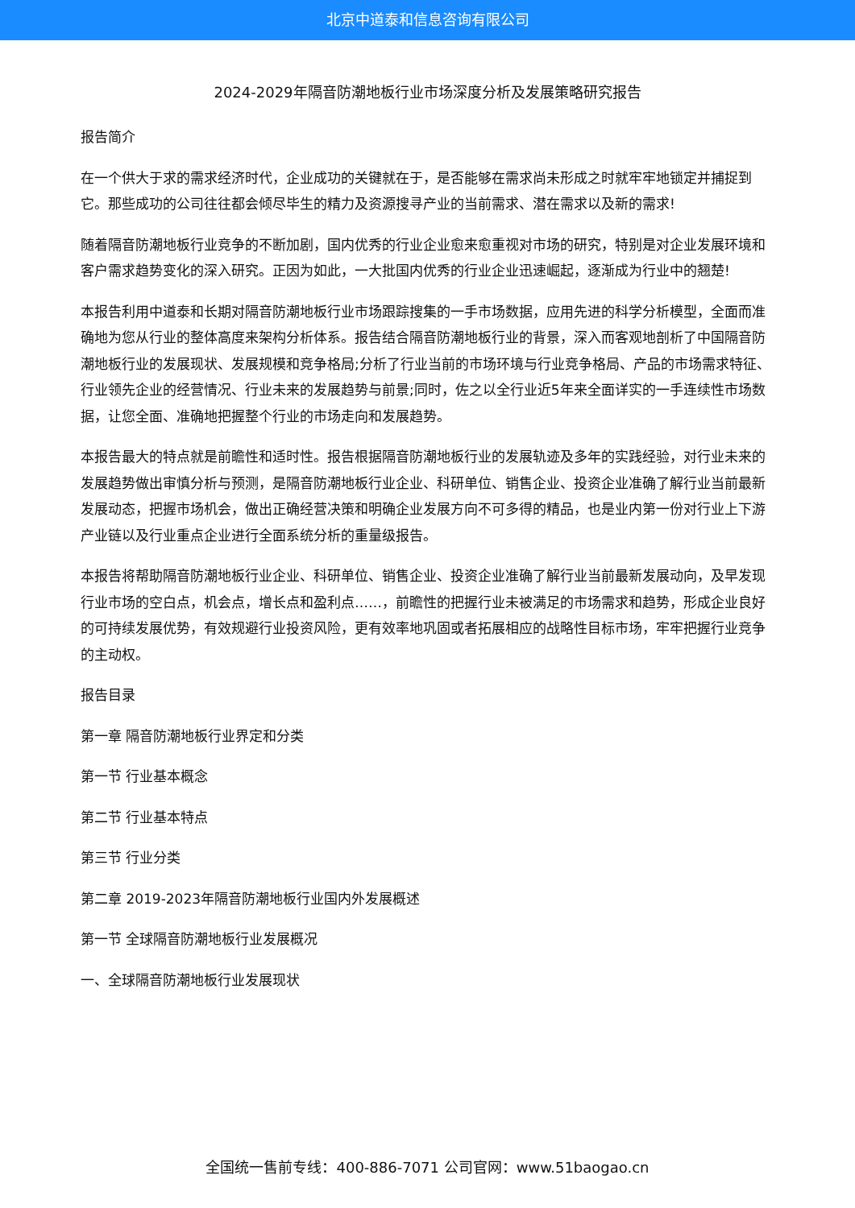北京中道泰和信息咨询有限公司
2024-2029年隔音防潮地板行业市场深度分析及发展策略研究报告
报告简介
在一个供大于求的需求经济时代，企业成功的关键就在于，是否能够在需求尚未形成之时就牢牢地锁定并捕捉到它。那些成功的公司往往都会倾尽毕生的精力及资源搜寻产业的当前需求、潜在需求以及新的需求!
随着隔音防潮地板行业竞争的不断加剧，国内优秀的行业企业愈来愈重视对市场的研究，特别是对企业发展环境和客户需求趋势变化的深入研究。正因为如此，一大批国内优秀的行业企业迅速崛起，逐渐成为行业中的翘楚!
本报告利用中道泰和长期对隔音防潮地板行业市场跟踪搜集的一手市场数据，应用先进的科学分析模型，全面而准确地为您从行业的整体高度来架构分析体系。报告结合隔音防潮地板行业的背景，深入而客观地剖析了中国隔音防潮地板行业的发展现状、发展规模和竞争格局;分析了行业当前的市场环境与行业竞争格局、产品的市场需求特征、行业领先企业的经营情况、行业未来的发展趋势与前景;同时，佐之以全行业近5年来全面详实的一手连续性市场数据，让您全面、准确地把握整个行业的市场走向和发展趋势。
本报告最大的特点就是前瞻性和适时性。报告根据隔音防潮地板行业的发展轨迹及多年的实践经验，对行业未来的发展趋势做出审慎分析与预测，是隔音防潮地板行业企业、科研单位、销售企业、投资企业准确了解行业当前最新发展动态，把握市场机会，做出正确经营决策和明确企业发展方向不可多得的精品，也是业内第一份对行业上下游产业链以及行业重点企业进行全面系统分析的重量级报告。
本报告将帮助隔音防潮地板行业企业、科研单位、销售企业、投资企业准确了解行业当前最新发展动向，及早发现行业市场的空白点，机会点，增长点和盈利点……，前瞻性的把握行业未被满足的市场需求和趋势，形成企业良好的可持续发展优势，有效规避行业投资风险，更有效率地巩固或者拓展相应的战略性目标市场，牢牢把握行业竞争的主动权。
报告目录
第一章 隔音防潮地板行业界定和分类
第一节 行业基本概念
第二节 行业基本特点
第三节 行业分类
第二章 2019-2023年隔音防潮地板行业国内外发展概述
第一节 全球隔音防潮地板行业发展概况
一、全球隔音防潮地板行业发展现状
全国统一售前专线：400-886-7071 公司官网：www.51baogao.cn